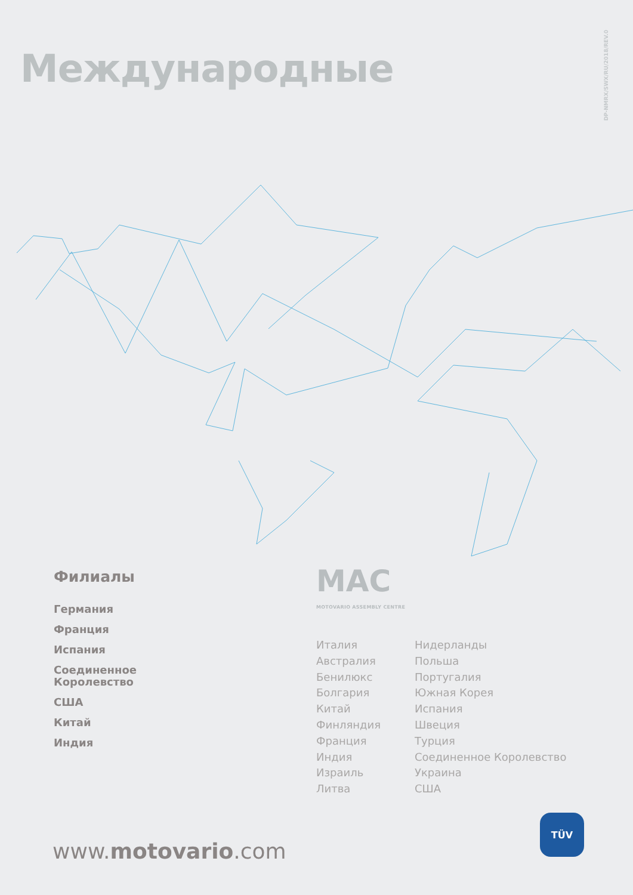DP-NMRX/SWX/RU/2018/REV.0
Международные
Филиалы
Германия
Франция
Испания
Соединенное
Королевство
США
Китай
Индия
MAC
MOTOVARIO ASSEMBLY CENTRE
Италия
Австралия
Бенилюкс
Болгария
Китай
Финляндия
Франция
Индия
Израиль
Литва
Нидерланды
Польша
Португалия
Южная Корея
Испания
Швеция
Турция
Соединенное Королевство
Украина
США
www.motovario.com
TÜV